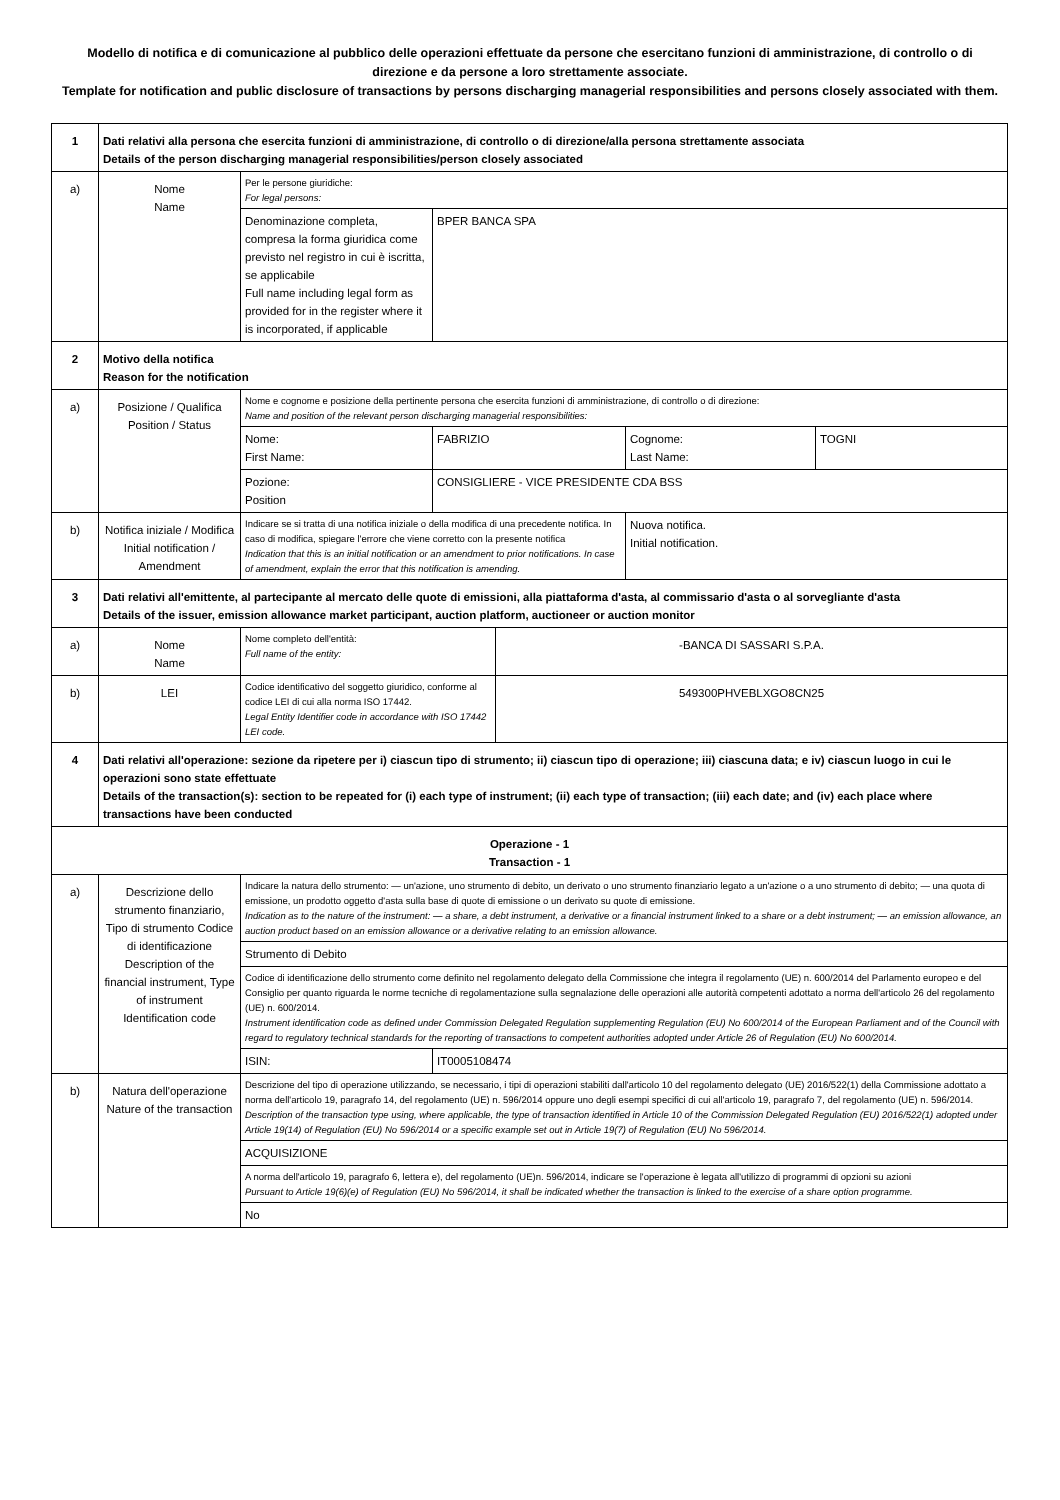Modello di notifica e di comunicazione al pubblico delle operazioni effettuate da persone che esercitano funzioni di amministrazione, di controllo o di direzione e da persone a loro strettamente associate.
Template for notification and public disclosure of transactions by persons discharging managerial responsibilities and persons closely associated with them.
| 1 | Dati relativi alla persona che esercita funzioni di amministrazione, di controllo o di direzione/alla persona strettamente associata Details of the person discharging managerial responsibilities/person closely associated | | | | | |
| a) | Nome Name | Per le persone giuridiche: For legal persons: | | | | |
| | | Denominazione completa, compresa la forma giuridica come previsto nel registro in cui è iscritta, se applicabile Full name including legal form as provided for in the register where it is incorporated, if applicable | BPER BANCA SPA | | | |
| 2 | Motivo della notifica Reason for the notification | | | | | |
| a) | Posizione / Qualifica Position / Status | Nome e cognome e posizione della pertinente persona che esercita funzioni di amministrazione, di controllo o di direzione: Name and position of the relevant person discharging managerial responsibilities: | | | | |
| | | Nome: First Name: | FABRIZIO | | Cognome: Last Name: | TOGNI |
| | | Pozione: Position | CONSIGLIERE - VICE PRESIDENTE CDA BSS | | | |
| b) | Notifica iniziale / Modifica Initial notification / Amendment | Indicare se si tratta di una notifica iniziale o della modifica di una precedente notifica. In caso di modifica, spiegare l'errore che viene corretto con la presente notifica Indication that this is an initial notification or an amendment to prior notifications. In case of amendment, explain the error that this notification is amending. | | | Nuova notifica. Initial notification. | |
| 3 | Dati relativi all'emittente, al partecipante al mercato delle quote di emissioni, alla piattaforma d'asta, al commissario d'asta o al sorvegliante d'asta Details of the issuer, emission allowance market participant, auction platform, auctioneer or auction monitor | | | | | |
| a) | Nome Name | Nome completo dell'entità: Full name of the entity: | | -BANCA DI SASSARI S.P.A. | | |
| b) | LEI | Codice identificativo del soggetto giuridico, conforme al codice LEI di cui alla norma ISO 17442. Legal Entity Identifier code in accordance with ISO 17442 LEI code. | | 549300PHVEBLXGO8CN25 | | |
| 4 | Dati relativi all'operazione: sezione da ripetere per i) ciascun tipo di strumento; ii) ciascun tipo di operazione; iii) ciascuna data; e iv) ciascun luogo in cui le operazioni sono state effettuate Details of the transaction(s): section to be repeated for (i) each type of instrument; (ii) each type of transaction; (iii) each date; and (iv) each place where transactions have been conducted | | | | | |
| Operazione - 1 Transaction - 1 | | | | | | |
| a) | Descrizione dello strumento finanziario, Tipo di strumento Codice di identificazione Description of the financial instrument, Type of instrument Identification code | Indicare la natura dello strumento: — un'azione, uno strumento di debito, un derivato o uno strumento finanziario legato a un'azione o a uno strumento di debito; — una quota di emissione, un prodotto oggetto d'asta sulla base di quote di emissione o un derivato su quote di emissione. Indication as to the nature of the instrument: — a share, a debt instrument, a derivative or a financial instrument linked to a share or a debt instrument; — an emission allowance, an auction product based on an emission allowance or a derivative relating to an emission allowance. | | | | |
| | | Strumento di Debito | | | | |
| | | Codice di identificazione dello strumento come definito nel regolamento delegato della Commissione che integra il regolamento (UE) n. 600/2014 del Parlamento europeo e del Consiglio per quanto riguarda le norme tecniche di regolamentazione sulla segnalazione delle operazioni alle autorità competenti adottato a norma dell'articolo 26 del regolamento (UE) n. 600/2014. Instrument identification code as defined under Commission Delegated Regulation supplementing Regulation (EU) No 600/2014 of the European Parliament and of the Council with regard to regulatory technical standards for the reporting of transactions to competent authorities adopted under Article 26 of Regulation (EU) No 600/2014. | | | | |
| | | ISIN: | IT0005108474 | | | |
| b) | Natura dell'operazione Nature of the transaction | Descrizione del tipo di operazione utilizzando, se necessario, i tipi di operazioni stabiliti dall'articolo 10 del regolamento delegato (UE) 2016/522(1) della Commissione adottato a norma dell'articolo 19, paragrafo 14, del regolamento (UE) n. 596/2014 oppure uno degli esempi specifici di cui all'articolo 19, paragrafo 7, del regolamento (UE) n. 596/2014. Description of the transaction type using, where applicable, the type of transaction identified in Article 10 of the Commission Delegated Regulation (EU) 2016/522(1) adopted under Article 19(14) of Regulation (EU) No 596/2014 or a specific example set out in Article 19(7) of Regulation (EU) No 596/2014. | | | | |
| | | ACQUISIZIONE | | | | |
| | | A norma dell'articolo 19, paragrafo 6, lettera e), del regolamento (UE)n. 596/2014, indicare se l'operazione è legata all'utilizzo di programmi di opzioni su azioni Pursuant to Article 19(6)(e) of Regulation (EU) No 596/2014, it shall be indicated whether the transaction is linked to the exercise of a share option programme. | | | | |
| | | No | | | | |